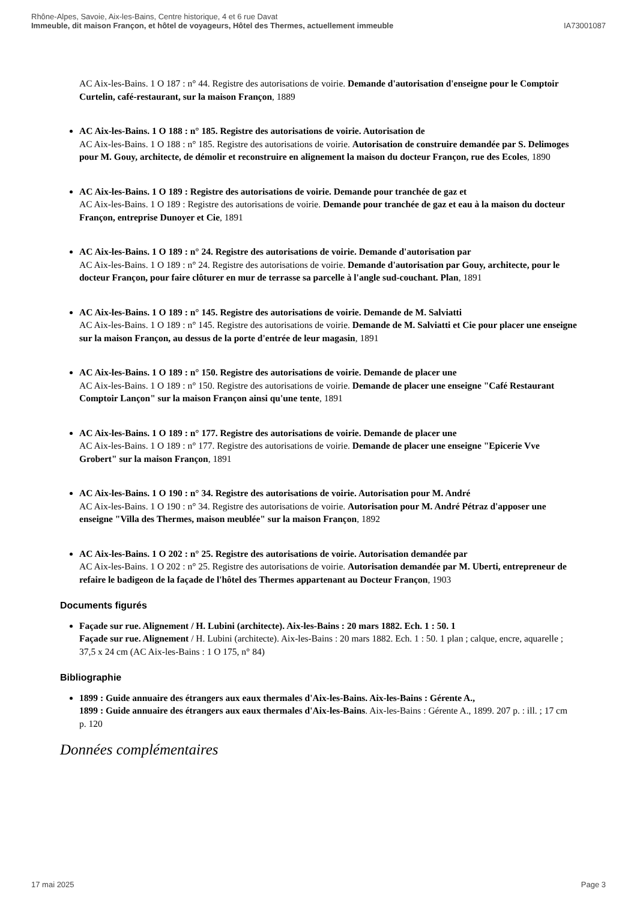Rhône-Alpes, Savoie, Aix-les-Bains, Centre historique, 4 et 6 rue Davat
Immeuble, dit maison Françon, et hôtel de voyageurs, Hôtel des Thermes, actuellement immeuble IA73001087
AC Aix-les-Bains. 1 O 187 : n° 44. Registre des autorisations de voirie. Demande d'autorisation d'enseigne pour le Comptoir Curtelin, café-restaurant, sur la maison Françon, 1889
AC Aix-les-Bains. 1 O 188 : n° 185. Registre des autorisations de voirie. Autorisation de
AC Aix-les-Bains. 1 O 188 : n° 185. Registre des autorisations de voirie. Autorisation de construire demandée par S. Delimoges pour M. Gouy, architecte, de démolir et reconstruire en alignement la maison du docteur Françon, rue des Ecoles, 1890
AC Aix-les-Bains. 1 O 189 : Registre des autorisations de voirie. Demande pour tranchée de gaz et
AC Aix-les-Bains. 1 O 189 : Registre des autorisations de voirie. Demande pour tranchée de gaz et eau à la maison du docteur Françon, entreprise Dunoyer et Cie, 1891
AC Aix-les-Bains. 1 O 189 : n° 24. Registre des autorisations de voirie. Demande d'autorisation par
AC Aix-les-Bains. 1 O 189 : n° 24. Registre des autorisations de voirie. Demande d'autorisation par Gouy, architecte, pour le docteur Françon, pour faire clôturer en mur de terrasse sa parcelle à l'angle sud-couchant. Plan, 1891
AC Aix-les-Bains. 1 O 189 : n° 145. Registre des autorisations de voirie. Demande de M. Salviatti
AC Aix-les-Bains. 1 O 189 : n° 145. Registre des autorisations de voirie. Demande de M. Salviatti et Cie pour placer une enseigne sur la maison Françon, au dessus de la porte d'entrée de leur magasin, 1891
AC Aix-les-Bains. 1 O 189 : n° 150. Registre des autorisations de voirie. Demande de placer une
AC Aix-les-Bains. 1 O 189 : n° 150. Registre des autorisations de voirie. Demande de placer une enseigne "Café Restaurant Comptoir Lançon" sur la maison Françon ainsi qu'une tente, 1891
AC Aix-les-Bains. 1 O 189 : n° 177. Registre des autorisations de voirie. Demande de placer une
AC Aix-les-Bains. 1 O 189 : n° 177. Registre des autorisations de voirie. Demande de placer une enseigne "Epicerie Vve Grobert" sur la maison Françon, 1891
AC Aix-les-Bains. 1 O 190 : n° 34. Registre des autorisations de voirie. Autorisation pour M. André
AC Aix-les-Bains. 1 O 190 : n° 34. Registre des autorisations de voirie. Autorisation pour M. André Pétraz d'apposer une enseigne "Villa des Thermes, maison meublée" sur la maison Françon, 1892
AC Aix-les-Bains. 1 O 202 : n° 25. Registre des autorisations de voirie. Autorisation demandée par
AC Aix-les-Bains. 1 O 202 : n° 25. Registre des autorisations de voirie. Autorisation demandée par M. Uberti, entrepreneur de refaire le badigeon de la façade de l'hôtel des Thermes appartenant au Docteur Françon, 1903
Documents figurés
Façade sur rue. Alignement / H. Lubini (architecte). Aix-les-Bains : 20 mars 1882. Ech. 1 : 50. 1
Façade sur rue. Alignement / H. Lubini (architecte). Aix-les-Bains : 20 mars 1882. Ech. 1 : 50. 1 plan ; calque, encre, aquarelle ; 37,5 x 24 cm (AC Aix-les-Bains : 1 O 175, n° 84)
Bibliographie
1899 : Guide annuaire des étrangers aux eaux thermales d'Aix-les-Bains. Aix-les-Bains : Gérente A.,
1899 : Guide annuaire des étrangers aux eaux thermales d'Aix-les-Bains. Aix-les-Bains : Gérente A., 1899. 207 p. : ill. ; 17 cm
p. 120
Données complémentaires
17 mai 2025 Page 3